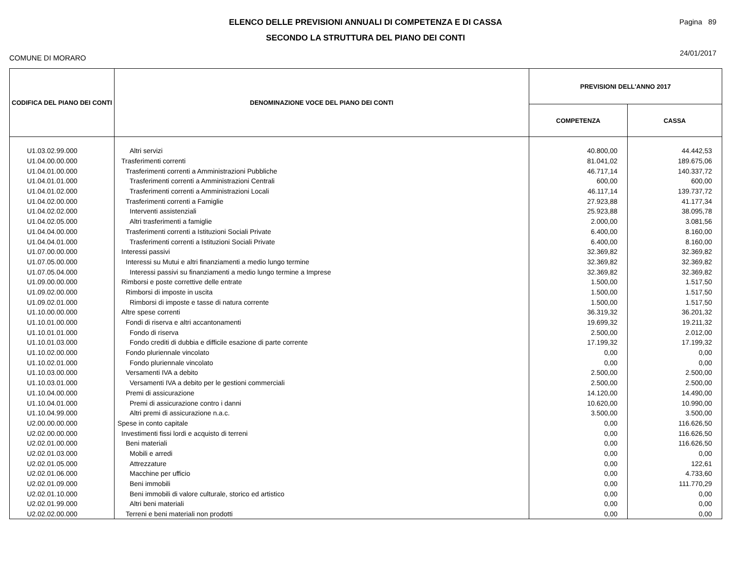ELENCO DELLE PREVISIONI ANNUALI DI COMPETENZA E DI CASSA
SECONDO LA STRUTTURA DEL PIANO DEI CONTI
Pagina 89
24/01/2017
COMUNE DI MORARO
| CODIFICA DEL PIANO DEI CONTI | DENOMINAZIONE VOCE DEL PIANO DEI CONTI | PREVISIONI DELL'ANNO 2017 | |
| --- | --- | --- | --- |
| | | COMPETENZA | CASSA |
| U1.03.02.99.000 | Altri servizi | 40.800,00 | 44.442,53 |
| U1.04.00.00.000 | Trasferimenti correnti | 81.041,02 | 189.675,06 |
| U1.04.01.00.000 | Trasferimenti correnti a Amministrazioni Pubbliche | 46.717,14 | 140.337,72 |
| U1.04.01.01.000 | Trasferimenti correnti a Amministrazioni Centrali | 600,00 | 600,00 |
| U1.04.01.02.000 | Trasferimenti correnti a Amministrazioni Locali | 46.117,14 | 139.737,72 |
| U1.04.02.00.000 | Trasferimenti correnti a Famiglie | 27.923,88 | 41.177,34 |
| U1.04.02.02.000 | Interventi assistenziali | 25.923,88 | 38.095,78 |
| U1.04.02.05.000 | Altri trasferimenti a famiglie | 2.000,00 | 3.081,56 |
| U1.04.04.00.000 | Trasferimenti correnti a Istituzioni Sociali Private | 6.400,00 | 8.160,00 |
| U1.04.04.01.000 | Trasferimenti correnti a Istituzioni Sociali Private | 6.400,00 | 8.160,00 |
| U1.07.00.00.000 | Interessi passivi | 32.369,82 | 32.369,82 |
| U1.07.05.00.000 | Interessi su Mutui e altri finanziamenti a medio lungo termine | 32.369,82 | 32.369,82 |
| U1.07.05.04.000 | Interessi passivi su finanziamenti a medio lungo termine a Imprese | 32.369,82 | 32.369,82 |
| U1.09.00.00.000 | Rimborsi e poste correttive delle entrate | 1.500,00 | 1.517,50 |
| U1.09.02.00.000 | Rimborsi di imposte in uscita | 1.500,00 | 1.517,50 |
| U1.09.02.01.000 | Rimborsi di imposte e tasse di natura corrente | 1.500,00 | 1.517,50 |
| U1.10.00.00.000 | Altre spese correnti | 36.319,32 | 36.201,32 |
| U1.10.01.00.000 | Fondi di riserva e altri accantonamenti | 19.699,32 | 19.211,32 |
| U1.10.01.01.000 | Fondo di riserva | 2.500,00 | 2.012,00 |
| U1.10.01.03.000 | Fondo crediti di dubbia e difficile esazione di parte corrente | 17.199,32 | 17.199,32 |
| U1.10.02.00.000 | Fondo pluriennale vincolato | 0,00 | 0,00 |
| U1.10.02.01.000 | Fondo pluriennale vincolato | 0,00 | 0,00 |
| U1.10.03.00.000 | Versamenti IVA a debito | 2.500,00 | 2.500,00 |
| U1.10.03.01.000 | Versamenti IVA a debito per le gestioni commerciali | 2.500,00 | 2.500,00 |
| U1.10.04.00.000 | Premi di assicurazione | 14.120,00 | 14.490,00 |
| U1.10.04.01.000 | Premi di assicurazione contro i danni | 10.620,00 | 10.990,00 |
| U1.10.04.99.000 | Altri premi di assicurazione n.a.c. | 3.500,00 | 3.500,00 |
| U2.00.00.00.000 | Spese in conto capitale | 0,00 | 116.626,50 |
| U2.02.00.00.000 | Investimenti fissi lordi e acquisto di terreni | 0,00 | 116.626,50 |
| U2.02.01.00.000 | Beni materiali | 0,00 | 116.626,50 |
| U2.02.01.03.000 | Mobili e arredi | 0,00 | 0,00 |
| U2.02.01.05.000 | Attrezzature | 0,00 | 122,61 |
| U2.02.01.06.000 | Macchine per ufficio | 0,00 | 4.733,60 |
| U2.02.01.09.000 | Beni immobili | 0,00 | 111.770,29 |
| U2.02.01.10.000 | Beni immobili di valore culturale, storico ed artistico | 0,00 | 0,00 |
| U2.02.01.99.000 | Altri beni materiali | 0,00 | 0,00 |
| U2.02.02.00.000 | Terreni e beni materiali non prodotti | 0,00 | 0,00 |